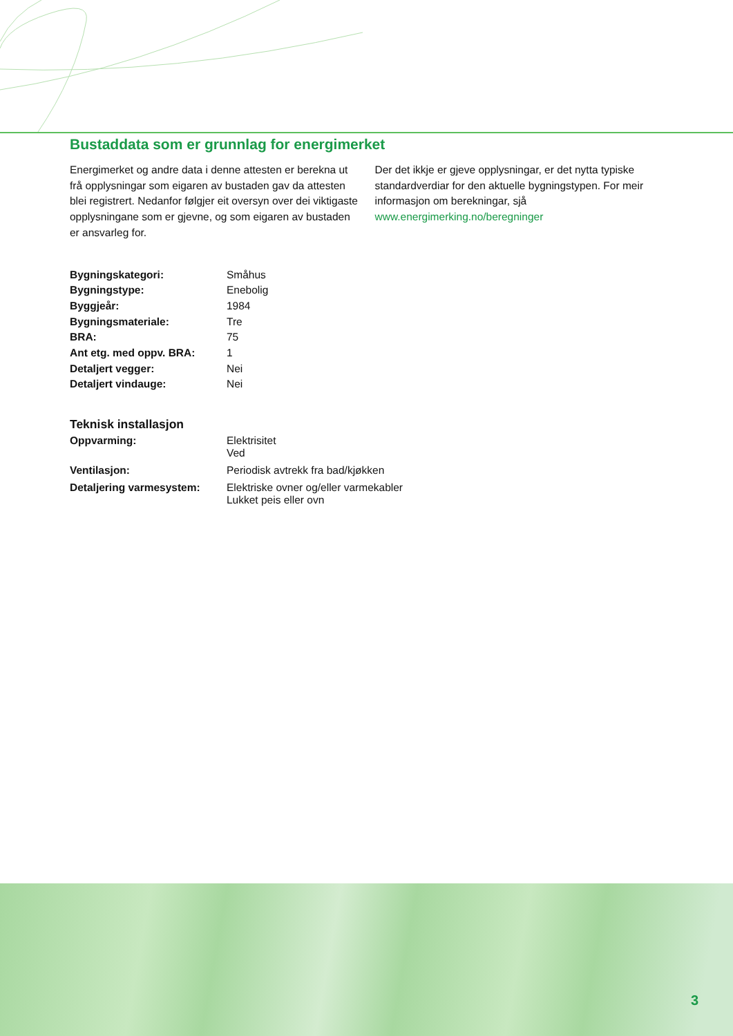Bustaddata som er grunnlag for energimerket
Energimerket og andre data i denne attesten er berekna ut frå opplysningar som eigaren av bustaden gav da attesten blei registrert. Nedanfor følgjer eit oversyn over dei viktigaste opplysningane som er gjevne, og som eigaren av bustaden er ansvarleg for.
Der det ikkje er gjeve opplysningar, er det nytta typiske standardverdiar for den aktuelle bygningstypen. For meir informasjon om berekningar, sjå www.energimerking.no/beregninger
| Bygningskategori: | Småhus |
| Bygningstype: | Enebolig |
| Byggjeår: | 1984 |
| Bygningsmateriale: | Tre |
| BRA: | 75 |
| Ant etg. med oppv. BRA: | 1 |
| Detaljert vegger: | Nei |
| Detaljert vindauge: | Nei |
Teknisk installasjon
| Oppvarming: | Elektrisitet Ved |
| Ventilasjon: | Periodisk avtrekk fra bad/kjøkken |
| Detaljering varmesystem: | Elektriske ovner og/eller varmekabler Lukket peis eller ovn |
3